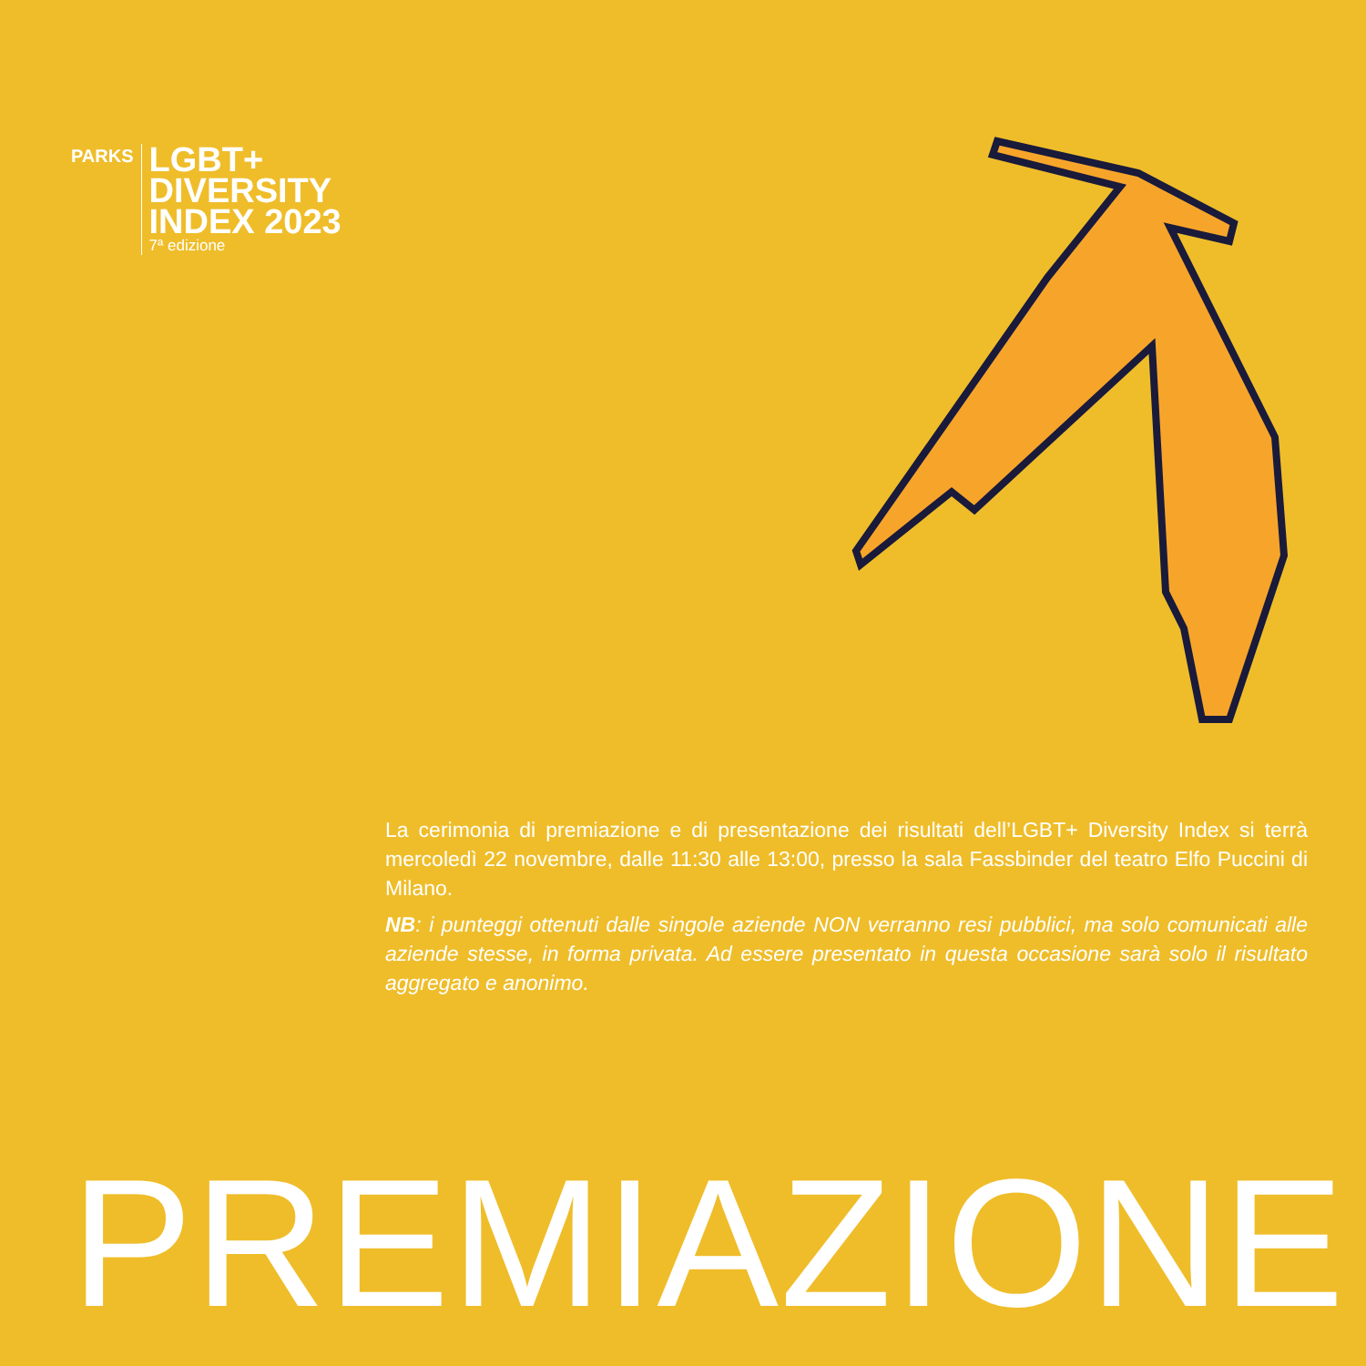PARKS
LGBT+
DIVERSITY
INDEX 2023
7ª edizione
La cerimonia di premiazione e di presentazione dei risultati dell’LGBT+ Diversity Index si terrà mercoledì 22 novembre, dalle 11:30 alle 13:00, presso la sala Fassbinder del teatro Elfo Puccini di Milano.
NB: i punteggi ottenuti dalle singole aziende NON verranno resi pubblici, ma solo comunicati alle aziende stesse, in forma privata. Ad essere presentato in questa occasione sarà solo il risultato aggregato e anonimo.
PREMIAZIONE